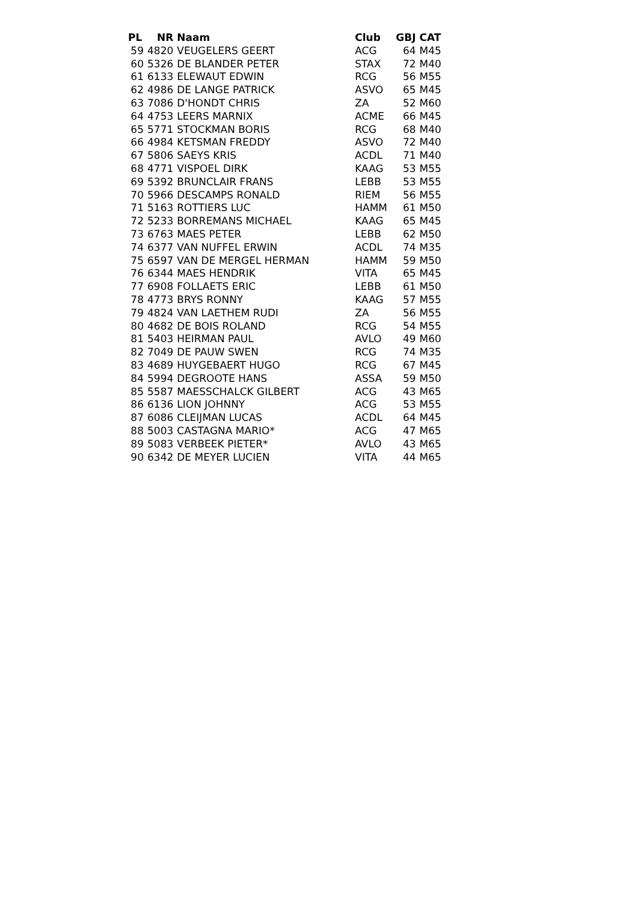| PL | NR | Naam | Club | GBJ | CAT |
| --- | --- | --- | --- | --- | --- |
| 59 | 4820 | VEUGELERS GEERT | ACG | 64 | M45 |
| 60 | 5326 | DE BLANDER PETER | STAX | 72 | M40 |
| 61 | 6133 | ELEWAUT EDWIN | RCG | 56 | M55 |
| 62 | 4986 | DE LANGE PATRICK | ASVO | 65 | M45 |
| 63 | 7086 | D'HONDT CHRIS | ZA | 52 | M60 |
| 64 | 4753 | LEERS MARNIX | ACME | 66 | M45 |
| 65 | 5771 | STOCKMAN BORIS | RCG | 68 | M40 |
| 66 | 4984 | KETSMAN FREDDY | ASVO | 72 | M40 |
| 67 | 5806 | SAEYS KRIS | ACDL | 71 | M40 |
| 68 | 4771 | VISPOEL DIRK | KAAG | 53 | M55 |
| 69 | 5392 | BRUNCLAIR FRANS | LEBB | 53 | M55 |
| 70 | 5966 | DESCAMPS RONALD | RIEM | 56 | M55 |
| 71 | 5163 | ROTTIERS LUC | HAMM | 61 | M50 |
| 72 | 5233 | BORREMANS MICHAEL | KAAG | 65 | M45 |
| 73 | 6763 | MAES PETER | LEBB | 62 | M50 |
| 74 | 6377 | VAN NUFFEL ERWIN | ACDL | 74 | M35 |
| 75 | 6597 | VAN DE MERGEL HERMAN | HAMM | 59 | M50 |
| 76 | 6344 | MAES HENDRIK | VITA | 65 | M45 |
| 77 | 6908 | FOLLAETS ERIC | LEBB | 61 | M50 |
| 78 | 4773 | BRYS RONNY | KAAG | 57 | M55 |
| 79 | 4824 | VAN LAETHEM RUDI | ZA | 56 | M55 |
| 80 | 4682 | DE BOIS ROLAND | RCG | 54 | M55 |
| 81 | 5403 | HEIRMAN PAUL | AVLO | 49 | M60 |
| 82 | 7049 | DE PAUW SWEN | RCG | 74 | M35 |
| 83 | 4689 | HUYGEBAERT HUGO | RCG | 67 | M45 |
| 84 | 5994 | DEGROOTE HANS | ASSA | 59 | M50 |
| 85 | 5587 | MAESSCHALCK GILBERT | ACG | 43 | M65 |
| 86 | 6136 | LION JOHNNY | ACG | 53 | M55 |
| 87 | 6086 | CLEIJMAN LUCAS | ACDL | 64 | M45 |
| 88 | 5003 | CASTAGNA MARIO* | ACG | 47 | M65 |
| 89 | 5083 | VERBEEK PIETER* | AVLO | 43 | M65 |
| 90 | 6342 | DE MEYER LUCIEN | VITA | 44 | M65 |